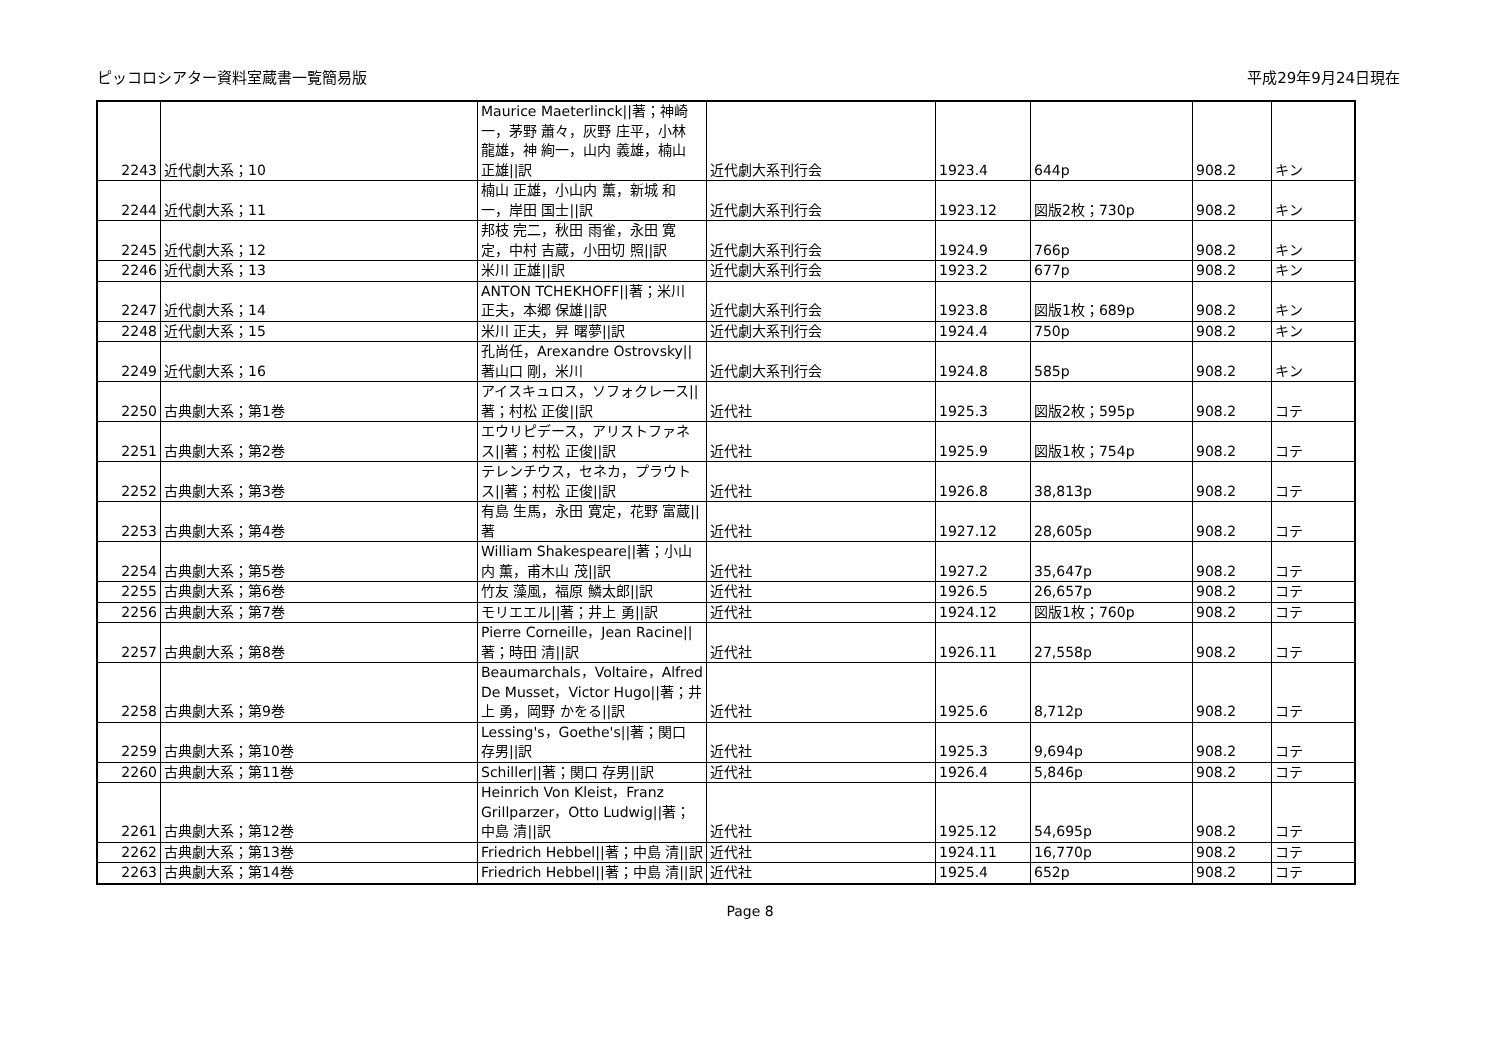ピッコロシアター資料室蔵書一覧簡易版 平成29年9月24日現在
| 2243 | 近代劇大系；10 | Maurice Maeterlinck//著；神崎 一，茅野 蕭々，灰野 庄平，小林 龍雄，神 絢一，山内 義雄，楠山 正雄//訳 | 近代劇大系刊行会 | 1923.4 | 644p | 908.2 | キン |
| 2244 | 近代劇大系；11 | 楠山 正雄，小山内 薫，新城 和一，岸田 国士//訳 | 近代劇大系刊行会 | 1923.12 | 図版2枚；730p | 908.2 | キン |
| 2245 | 近代劇大系；12 | 邦枝 完二，秋田 雨雀，永田 寛定，中村 吉蔵，小田切 照//訳 | 近代劇大系刊行会 | 1924.9 | 766p | 908.2 | キン |
| 2246 | 近代劇大系；13 | 米川 正雄//訳 | 近代劇大系刊行会 | 1923.2 | 677p | 908.2 | キン |
| 2247 | 近代劇大系；14 | ANTON TCHEKHOFF//著；米川 正夫，本郷 保雄//訳 | 近代劇大系刊行会 | 1923.8 | 図版1枚；689p | 908.2 | キン |
| 2248 | 近代劇大系；15 | 米川 正夫，昇 曙夢//訳 | 近代劇大系刊行会 | 1924.4 | 750p | 908.2 | キン |
| 2249 | 近代劇大系；16 | 孔尚任，Arexandre Ostrovsky//著山口 剛，米川 | 近代劇大系刊行会 | 1924.8 | 585p | 908.2 | キン |
| 2250 | 古典劇大系；第1巻 | アイスキュロス，ソフォクレース//著；村松 正俊//訳 | 近代社 | 1925.3 | 図版2枚；595p | 908.2 | コテ |
| 2251 | 古典劇大系；第2巻 | エウリピデース，アリストファネス//著；村松 正俊//訳 | 近代社 | 1925.9 | 図版1枚；754p | 908.2 | コテ |
| 2252 | 古典劇大系；第3巻 | テレンチウス，セネカ，プラウトス//著；村松 正俊//訳 | 近代社 | 1926.8 | 38,813p | 908.2 | コテ |
| 2253 | 古典劇大系；第4巻 | 有島 生馬，永田 寛定，花野 富蔵//著 | 近代社 | 1927.12 | 28,605p | 908.2 | コテ |
| 2254 | 古典劇大系；第5巻 | William Shakespeare//著；小山内 薫，甫木山 茂//訳 | 近代社 | 1927.2 | 35,647p | 908.2 | コテ |
| 2255 | 古典劇大系；第6巻 | 竹友 藻風，福原 鱗太郎//訳 | 近代社 | 1926.5 | 26,657p | 908.2 | コテ |
| 2256 | 古典劇大系；第7巻 | モリエエル//著；井上 勇//訳 | 近代社 | 1924.12 | 図版1枚；760p | 908.2 | コテ |
| 2257 | 古典劇大系；第8巻 | Pierre Corneille，Jean Racine//著；時田 清//訳 | 近代社 | 1926.11 | 27,558p | 908.2 | コテ |
| 2258 | 古典劇大系；第9巻 | Beaumarchals，Voltaire，Alfred De Musset，Victor Hugo//著；井上 勇，岡野 かをる//訳 | 近代社 | 1925.6 | 8,712p | 908.2 | コテ |
| 2259 | 古典劇大系；第10巻 | Lessing's，Goethe's//著；関口 存男//訳 | 近代社 | 1925.3 | 9,694p | 908.2 | コテ |
| 2260 | 古典劇大系；第11巻 | Schiller//著；関口 存男//訳 | 近代社 | 1926.4 | 5,846p | 908.2 | コテ |
| 2261 | 古典劇大系；第12巻 | Heinrich Von Kleist，Franz Grillparzer，Otto Ludwig//著；中島 清//訳 | 近代社 | 1925.12 | 54,695p | 908.2 | コテ |
| 2262 | 古典劇大系；第13巻 | Friedrich Hebbel//著；中島 清//訳 | 近代社 | 1924.11 | 16,770p | 908.2 | コテ |
| 2263 | 古典劇大系；第14巻 | Friedrich Hebbel//著；中島 清//訳 | 近代社 | 1925.4 | 652p | 908.2 | コテ |
Page 8